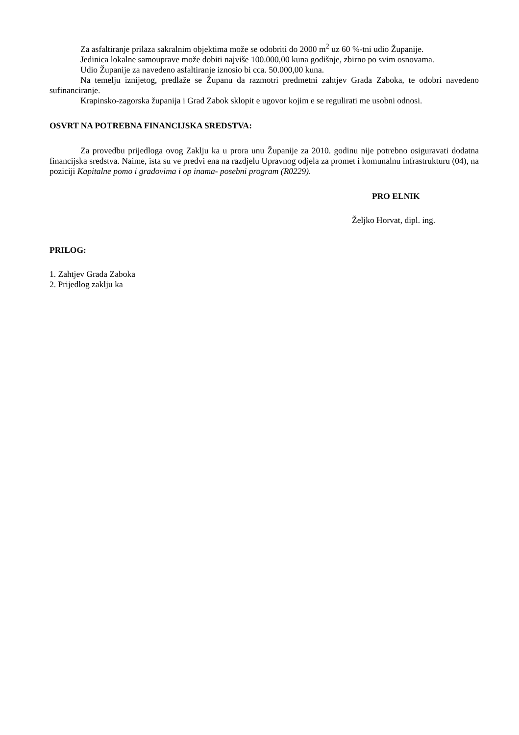Za asfaltiranje prilaza sakralnim objektima može se odobriti do 2000 m<sup>2</sup> uz 60 %-tni udio Županije.
Jedinica lokalne samouprave može dobiti najviše 100.000,00 kuna godišnje, zbirno po svim osnovama.
Udio Županije za navedeno asfaltiranje iznosio bi cca. 50.000,00 kuna.
Na temelju iznijetog, predlaže se Županu da razmotri predmetni zahtjev Grada Zaboka, te odobri navedeno sufinanciranje.
Krapinsko-zagorska županija i Grad Zabok sklopit e ugovor kojim e se regulirati me usobni odnosi.
OSVRT NA POTREBNA FINANCIJSKA SREDSTVA:
Za provedbu prijedloga ovog Zaklju ka u prora unu Županije za 2010. godinu nije potrebno osiguravati dodatna financijska sredstva. Naime, ista su ve predvi ena na razdjelu Upravnog odjela za promet i komunalnu infrastrukturu (04), na poziciji Kapitalne pomo i gradovima i op inama- posebni program (R0229).
PRO ELNIK
Željko Horvat, dipl. ing.
PRILOG:
1. Zahtjev Grada Zaboka
2. Prijedlog zaklju ka